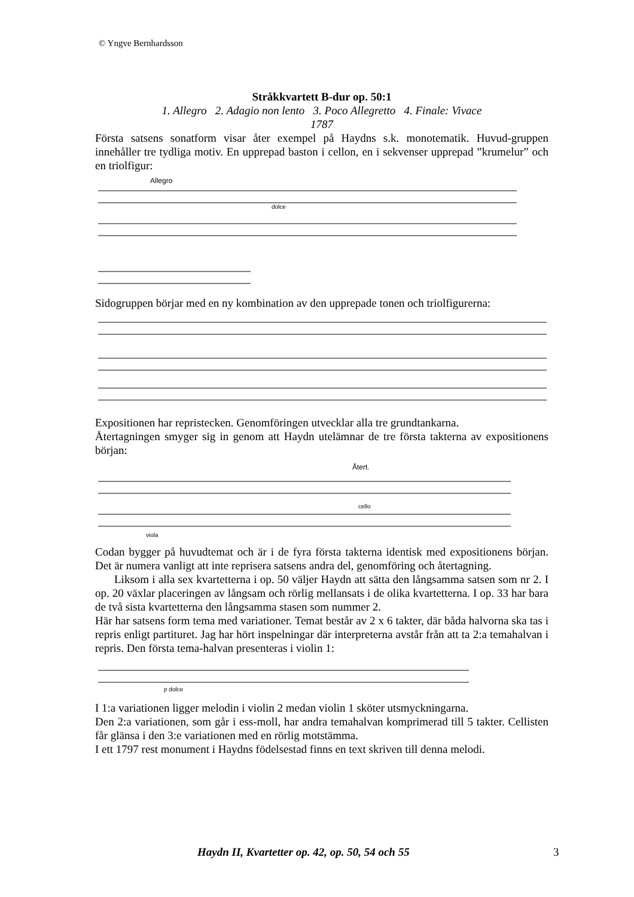© Yngve Bernhardsson
Stråkkvartett B-dur op. 50:1
1. Allegro 2. Adagio non lento 3. Poco Allegretto 4. Finale: Vivace
1787
Första satsens sonatform visar åter exempel på Haydns s.k. monotematik. Huvud-gruppen innehåller tre tydliga motiv. En upprepad baston i cellon, en i sekvenser upprepad ”krumelur” och en triolfigur:
Allegro
dolce
Sidogruppen börjar med en ny kombination av den upprepade tonen och triolfigurerna:
Expositionen har repristecken. Genomföringen utvecklar alla tre grundtankarna.
Återtagningen smyger sig in genom att Haydn utelämnar de tre första takterna av expositionens början:
Återt.
cello
viola
Codan bygger på huvudtemat och är i de fyra första takterna identisk med expositionens början. Det är numera vanligt att inte reprisera satsens andra del, genomföring och återtagning.
Liksom i alla sex kvartetterna i op. 50 väljer Haydn att sätta den långsamma satsen som nr 2. I op. 20 växlar placeringen av långsam och rörlig mellansats i de olika kvartetterna. I op. 33 har bara de två sista kvartetterna den långsamma stasen som nummer 2.
Här har satsens form tema med variationer. Temat består av 2 x 6 takter, där båda halvorna ska tas i repris enligt partituret. Jag har hört inspelningar där interpreterna avstår från att ta 2:a temahalvan i repris. Den första tema-halvan presenteras i violin 1:
p dolce
I 1:a variationen ligger melodin i violin 2 medan violin 1 sköter utsmyckningarna.
Den 2:a variationen, som går i ess-moll, har andra temahalvan komprimerad till 5 takter. Cellisten får glänsa i den 3:e variationen med en rörlig motstämma.
I ett 1797 rest monument i Haydns födelsestad finns en text skriven till denna melodi.
Haydn II, Kvartetter op. 42, op. 50, 54 och 55 3